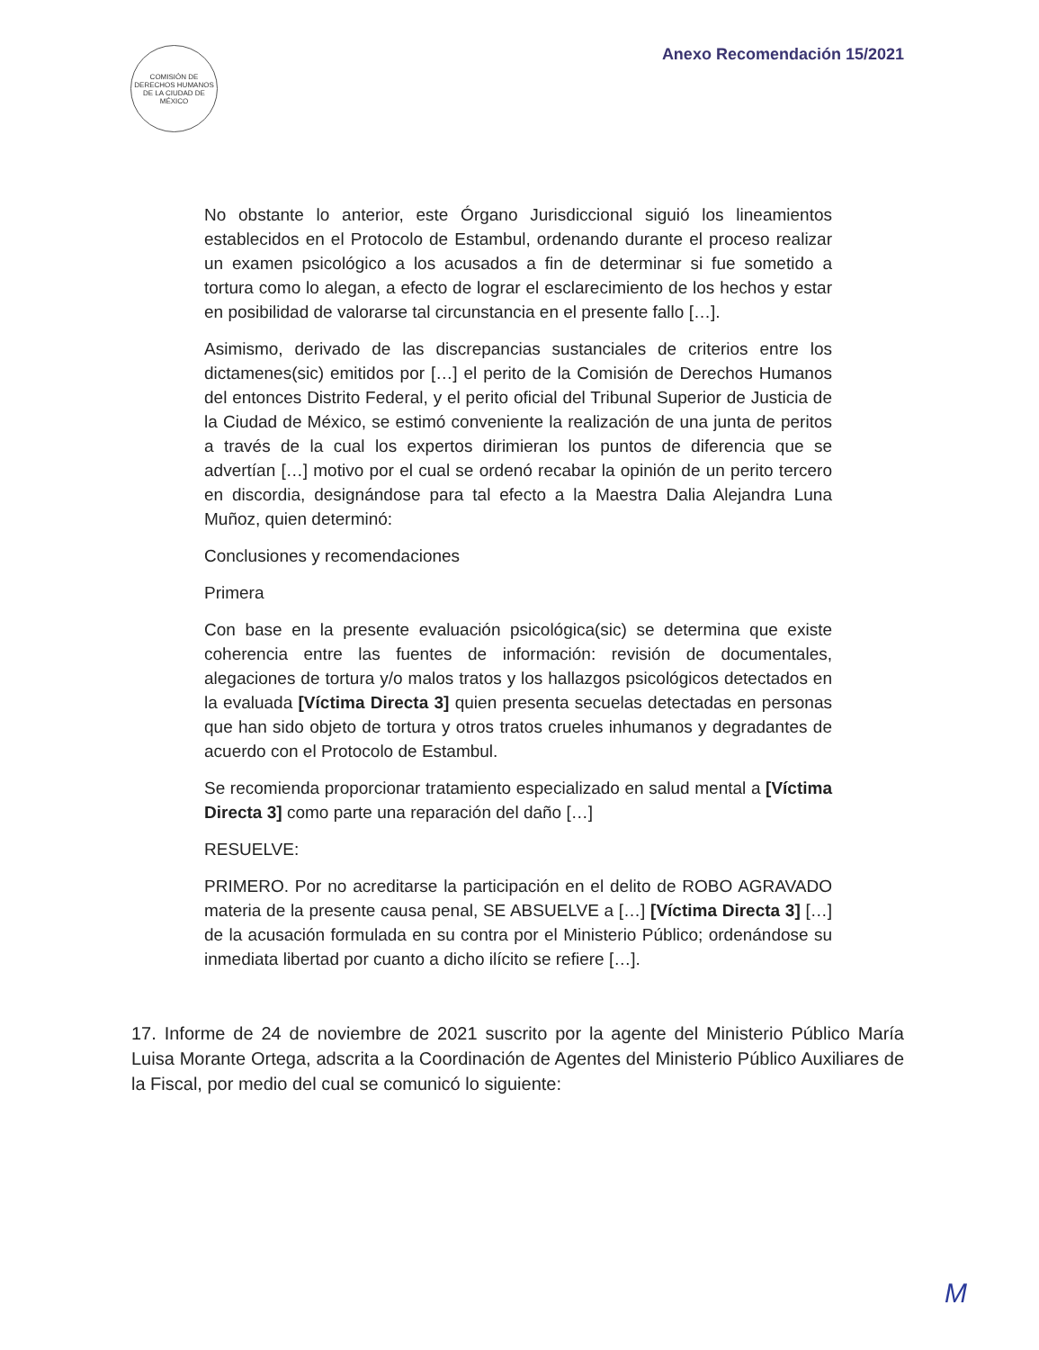COMISIÓN DE DERECHOS HUMANOS DE LA CIUDAD DE MÉXICO
Anexo Recomendación 15/2021
No obstante lo anterior, este Órgano Jurisdiccional siguió los lineamientos establecidos en el Protocolo de Estambul, ordenando durante el proceso realizar un examen psicológico a los acusados a fin de determinar si fue sometido a tortura como lo alegan, a efecto de lograr el esclarecimiento de los hechos y estar en posibilidad de valorarse tal circunstancia en el presente fallo […].
Asimismo, derivado de las discrepancias sustanciales de criterios entre los dictamenes(sic) emitidos por […] el perito de la Comisión de Derechos Humanos del entonces Distrito Federal, y el perito oficial del Tribunal Superior de Justicia de la Ciudad de México, se estimó conveniente la realización de una junta de peritos a través de la cual los expertos dirimieran los puntos de diferencia que se advertían […] motivo por el cual se ordenó recabar la opinión de un perito tercero en discordia, designándose para tal efecto a la Maestra Dalia Alejandra Luna Muñoz, quien determinó:
Conclusiones y recomendaciones
Primera
Con base en la presente evaluación psicológica(sic) se determina que existe coherencia entre las fuentes de información: revisión de documentales, alegaciones de tortura y/o malos tratos y los hallazgos psicológicos detectados en la evaluada [Víctima Directa 3] quien presenta secuelas detectadas en personas que han sido objeto de tortura y otros tratos crueles inhumanos y degradantes de acuerdo con el Protocolo de Estambul.
Se recomienda proporcionar tratamiento especializado en salud mental a [Víctima Directa 3] como parte una reparación del daño […]
RESUELVE:
PRIMERO. Por no acreditarse la participación en el delito de ROBO AGRAVADO materia de la presente causa penal, SE ABSUELVE a […] [Víctima Directa 3] […] de la acusación formulada en su contra por el Ministerio Público; ordenándose su inmediata libertad por cuanto a dicho ilícito se refiere […].
17. Informe de 24 de noviembre de 2021 suscrito por la agente del Ministerio Público María Luisa Morante Ortega, adscrita a la Coordinación de Agentes del Ministerio Público Auxiliares de la Fiscal, por medio del cual se comunicó lo siguiente:
M